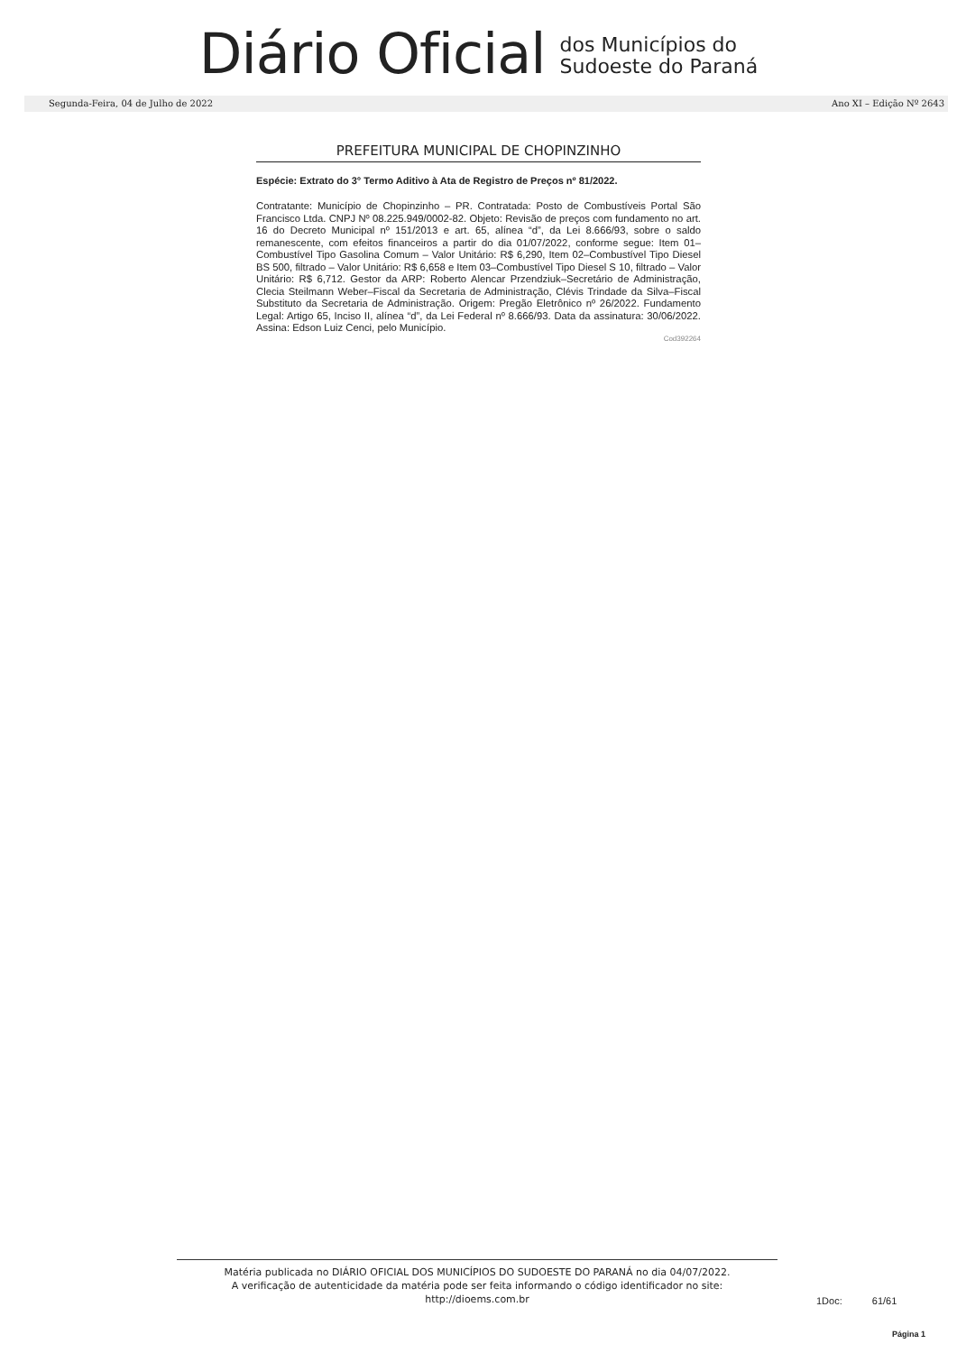Diário Oficial
dos Municípios do
Sudoeste do Paraná
Segunda-Feira, 04 de Julho de 2022 Ano XI – Edição Nº 2643
PREFEITURA MUNICIPAL DE CHOPINZINHO
Espécie: Extrato do 3° Termo Aditivo à Ata de Registro de Preços nº 81/2022.
Contratante: Município de Chopinzinho – PR. Contratada: Posto de Combustíveis Portal São Francisco Ltda. CNPJ Nº 08.225.949/0002-82. Objeto: Revisão de preços com fundamento no art. 16 do Decreto Municipal nº 151/2013 e art. 65, alínea “d”, da Lei 8.666/93, sobre o saldo remanescente, com efeitos financeiros a partir do dia 01/07/2022, conforme segue: Item 01–Combustível Tipo Gasolina Comum – Valor Unitário: R$ 6,290, Item 02–Combustível Tipo Diesel BS 500, filtrado – Valor Unitário: R$ 6,658 e Item 03–Combustível Tipo Diesel S 10, filtrado – Valor Unitário: R$ 6,712. Gestor da ARP: Roberto Alencar Przendziuk–Secretário de Administração, Clecia Steilmann Weber–Fiscal da Secretaria de Administração, Clévis Trindade da Silva–Fiscal Substituto da Secretaria de Administração. Origem: Pregão Eletrônico nº 26/2022. Fundamento Legal: Artigo 65, Inciso II, alínea “d”, da Lei Federal nº 8.666/93. Data da assinatura: 30/06/2022. Assina: Edson Luiz Cenci, pelo Município.
Cod392264
Matéria publicada no DIÁRIO OFICIAL DOS MUNICÍPIOS DO SUDOESTE DO PARANÁ no dia 04/07/2022.
A verificação de autenticidade da matéria pode ser feita informando o código identificador no site:
http://dioems.com.br
1Doc: 61/61
Página 1